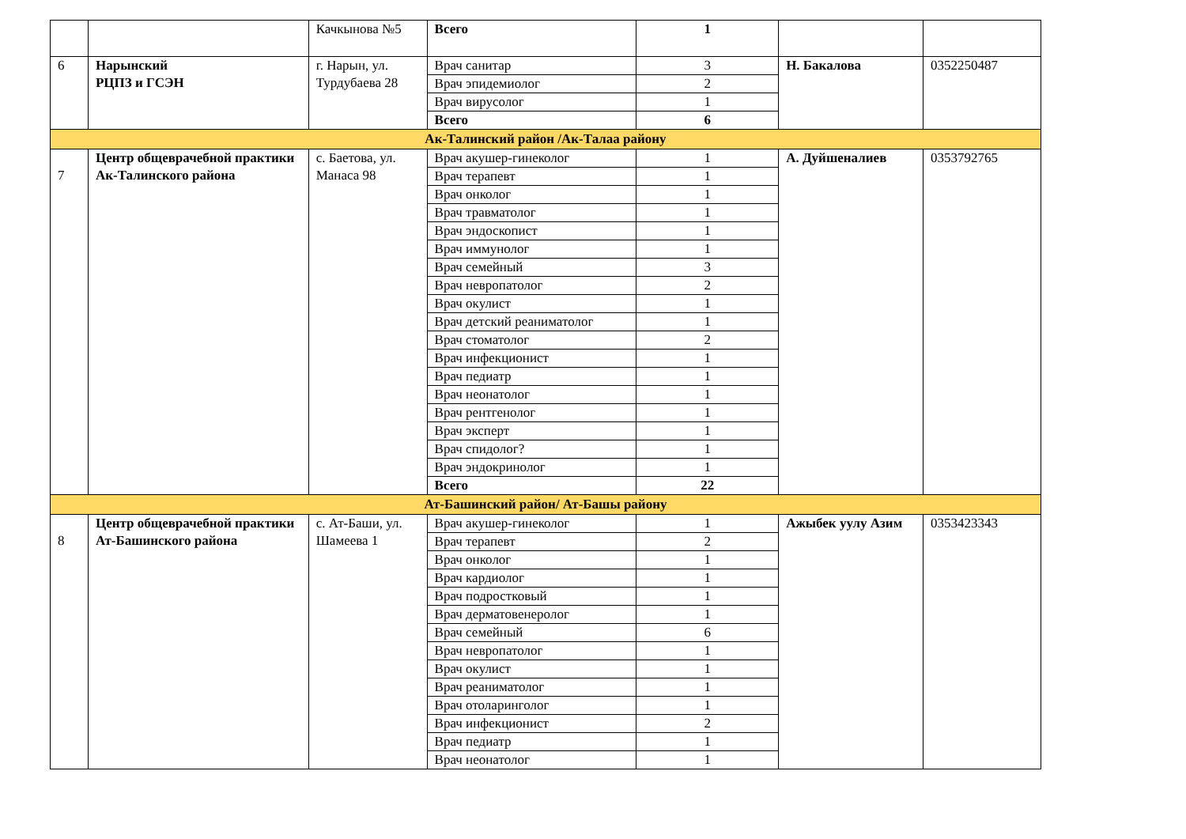| | | Качкынова №5 | Всего | 1 | | |
| 6 | Нарынский РЦПЗ и ГСЭН | г. Нарын, ул. Турдубаева 28 | Врач санитар | 3 | Н. Бакалова | 0352250487 |
| | | | Врач эпидемиолог | 2 | | |
| | | | Врач вирусолог | 1 | | |
| | | | Всего | 6 | | |
| Ак-Талинский район /Ак-Талаа району | | | | | | |
| 7 | Центр общеврачебной практики Ак-Талинского района | с. Баетова, ул. Манаса 98 | Врач акушер-гинеколог | 1 | А. Дуйшеналиев | 0353792765 |
| | | | Врач терапевт | 1 | | |
| | | | Врач онколог | 1 | | |
| | | | Врач травматолог | 1 | | |
| | | | Врач эндоскопист | 1 | | |
| | | | Врач иммунолог | 1 | | |
| | | | Врач семейный | 3 | | |
| | | | Врач невропатолог | 2 | | |
| | | | Врач окулист | 1 | | |
| | | | Врач детский реаниматолог | 1 | | |
| | | | Врач стоматолог | 2 | | |
| | | | Врач инфекционист | 1 | | |
| | | | Врач педиатр | 1 | | |
| | | | Врач неонатолог | 1 | | |
| | | | Врач рентгенолог | 1 | | |
| | | | Врач эксперт | 1 | | |
| | | | Врач спидолог? | 1 | | |
| | | | Врач эндокринолог | 1 | | |
| | | | Всего | 22 | | |
| Ат-Башинский район/ Ат-Башы району | | | | | | |
| 8 | Центр общеврачебной практики Ат-Башинского района | с. Ат-Баши, ул. Шамеева 1 | Врач акушер-гинеколог | 1 | Ажыбек уулу Азим | 0353423343 |
| | | | Врач терапевт | 2 | | |
| | | | Врач онколог | 1 | | |
| | | | Врач кардиолог | 1 | | |
| | | | Врач подростковый | 1 | | |
| | | | Врач дерматовенеролог | 1 | | |
| | | | Врач семейный | 6 | | |
| | | | Врач невропатолог | 1 | | |
| | | | Врач окулист | 1 | | |
| | | | Врач реаниматолог | 1 | | |
| | | | Врач отоларинголог | 1 | | |
| | | | Врач инфекционист | 2 | | |
| | | | Врач педиатр | 1 | | |
| | | | Врач неонатолог | 1 | | |